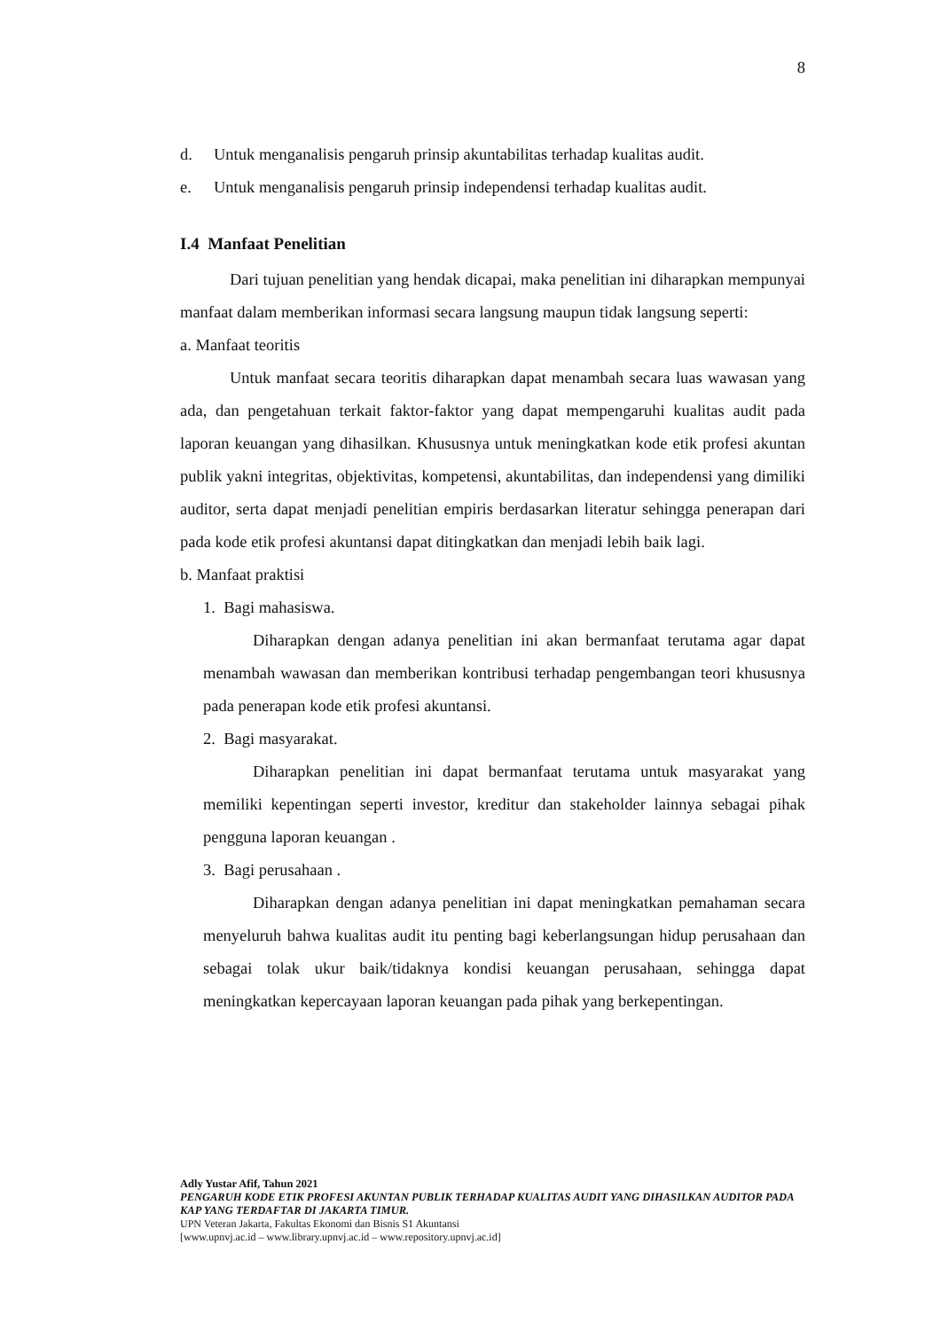8
d. Untuk menganalisis pengaruh prinsip akuntabilitas terhadap kualitas audit.
e. Untuk menganalisis pengaruh prinsip independensi terhadap kualitas audit.
I.4 Manfaat Penelitian
Dari tujuan penelitian yang hendak dicapai, maka penelitian ini diharapkan mempunyai manfaat dalam memberikan informasi secara langsung maupun tidak langsung seperti:
a. Manfaat teoritis
Untuk manfaat secara teoritis diharapkan dapat menambah secara luas wawasan yang ada, dan pengetahuan terkait faktor-faktor yang dapat mempengaruhi kualitas audit pada laporan keuangan yang dihasilkan. Khususnya untuk meningkatkan kode etik profesi akuntan publik yakni integritas, objektivitas, kompetensi, akuntabilitas, dan independensi yang dimiliki auditor, serta dapat menjadi penelitian empiris berdasarkan literatur sehingga penerapan dari pada kode etik profesi akuntansi dapat ditingkatkan dan menjadi lebih baik lagi.
b. Manfaat praktisi
1. Bagi mahasiswa.
Diharapkan dengan adanya penelitian ini akan bermanfaat terutama agar dapat menambah wawasan dan memberikan kontribusi terhadap pengembangan teori khususnya pada penerapan kode etik profesi akuntansi.
2. Bagi masyarakat.
Diharapkan penelitian ini dapat bermanfaat terutama untuk masyarakat yang memiliki kepentingan seperti investor, kreditur dan stakeholder lainnya sebagai pihak pengguna laporan keuangan .
3. Bagi perusahaan .
Diharapkan dengan adanya penelitian ini dapat meningkatkan pemahaman secara menyeluruh bahwa kualitas audit itu penting bagi keberlangsungan hidup perusahaan dan sebagai tolak ukur baik/tidaknya kondisi keuangan perusahaan, sehingga dapat meningkatkan kepercayaan laporan keuangan pada pihak yang berkepentingan.
Adly Yustar Afif, Tahun 2021
PENGARUH KODE ETIK PROFESI AKUNTAN PUBLIK TERHADAP KUALITAS AUDIT YANG DIHASILKAN AUDITOR PADA KAP YANG TERDAFTAR DI JAKARTA TIMUR.
UPN Veteran Jakarta, Fakultas Ekonomi dan Bisnis S1 Akuntansi
[www.upnvj.ac.id – www.library.upnvj.ac.id – www.repository.upnvj.ac.id]